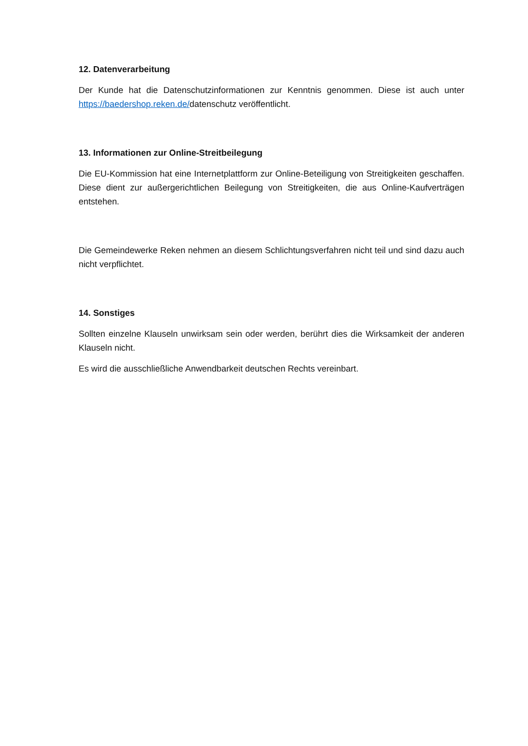12. Datenverarbeitung
Der Kunde hat die Datenschutzinformationen zur Kenntnis genommen. Diese ist auch unter https://baedershop.reken.de/datenschutz veröffentlicht.
13. Informationen zur Online-Streitbeilegung
Die EU-Kommission hat eine Internetplattform zur Online-Beteiligung von Streitigkeiten geschaffen. Diese dient zur außergerichtlichen Beilegung von Streitigkeiten, die aus Online-Kaufverträgen entstehen.
Die Gemeindewerke Reken nehmen an diesem Schlichtungsverfahren nicht teil und sind dazu auch nicht verpflichtet.
14. Sonstiges
Sollten einzelne Klauseln unwirksam sein oder werden, berührt dies die Wirksamkeit der anderen Klauseln nicht.
Es wird die ausschließliche Anwendbarkeit deutschen Rechts vereinbart.